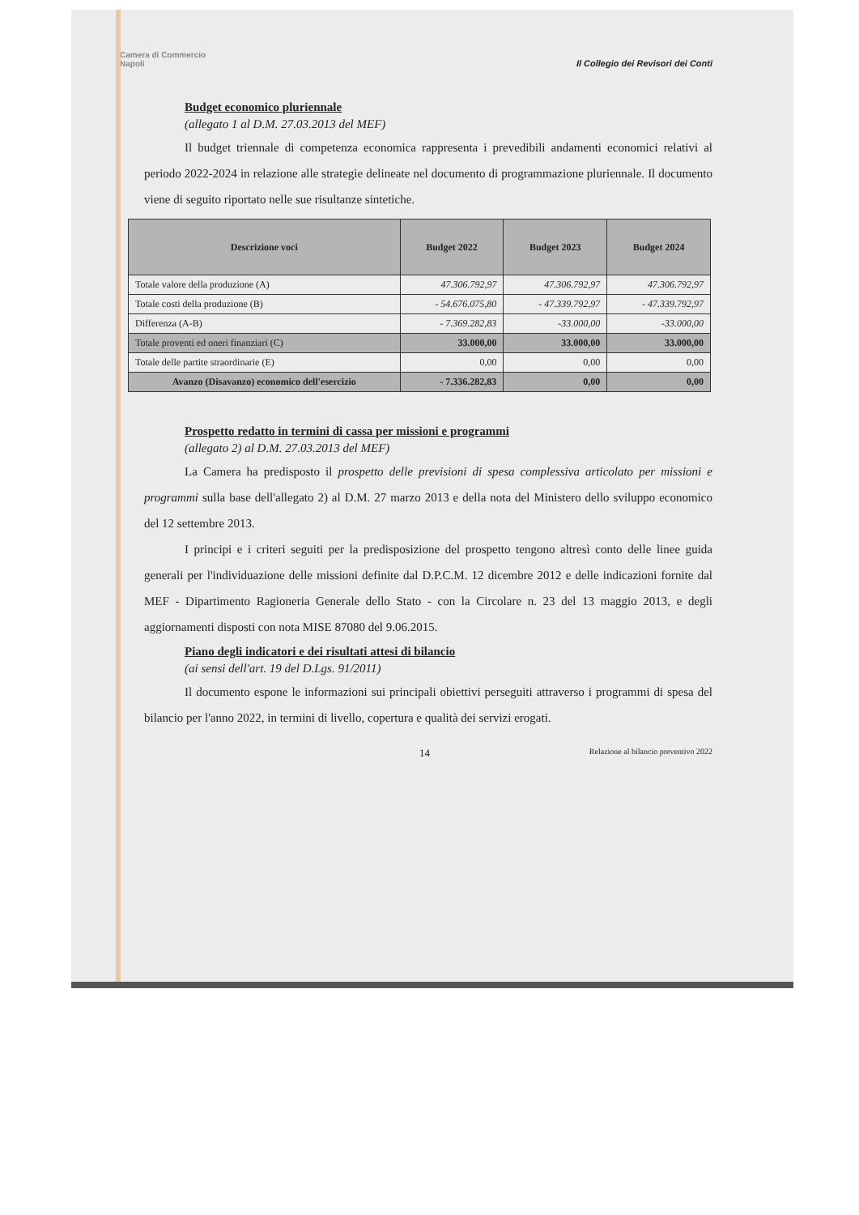Camera di Commercio
Napoli Il Collegio dei Revisori dei Conti
Budget economico pluriennale
(allegato 1 al D.M. 27.03.2013 del MEF)
Il budget triennale di competenza economica rappresenta i prevedibili andamenti economici relativi al periodo 2022-2024 in relazione alle strategie delineate nel documento di programmazione pluriennale. Il documento viene di seguito riportato nelle sue risultanze sintetiche.
| Descrizione voci | Budget 2022 | Budget 2023 | Budget 2024 |
| --- | --- | --- | --- |
| Totale valore della produzione (A) | 47.306.792,97 | 47.306.792,97 | 47.306.792,97 |
| Totale costi della produzione (B) | - 54.676.075,80 | - 47.339.792,97 | - 47.339.792,97 |
| Differenza (A-B) | - 7.369.282,83 | -33.000,00 | -33.000,00 |
| Totale proventi ed oneri finanziari (C) | 33.000,00 | 33.000,00 | 33.000,00 |
| Totale delle partite straordinarie (E) | 0,00 | 0,00 | 0,00 |
| Avanzo (Disavanzo) economico dell'esercizio | - 7.336.282,83 | 0,00 | 0,00 |
Prospetto redatto in termini di cassa per missioni e programmi
(allegato 2) al D.M. 27.03.2013 del MEF)
La Camera ha predisposto il prospetto delle previsioni di spesa complessiva articolato per missioni e programmi sulla base dell'allegato 2) al D.M. 27 marzo 2013 e della nota del Ministero dello sviluppo economico del 12 settembre 2013.
I principi e i criteri seguiti per la predisposizione del prospetto tengono altresì conto delle linee guida generali per l'individuazione delle missioni definite dal D.P.C.M. 12 dicembre 2012 e delle indicazioni fornite dal MEF - Dipartimento Ragioneria Generale dello Stato - con la Circolare n. 23 del 13 maggio 2013, e degli aggiornamenti disposti con nota MISE 87080 del 9.06.2015.
Piano degli indicatori e dei risultati attesi di bilancio
(ai sensi dell'art. 19 del D.Lgs. 91/2011)
Il documento espone le informazioni sui principali obiettivi perseguiti attraverso i programmi di spesa del bilancio per l'anno 2022, in termini di livello, copertura e qualità dei servizi erogati.
14 Relazione al bilancio preventivo 2022